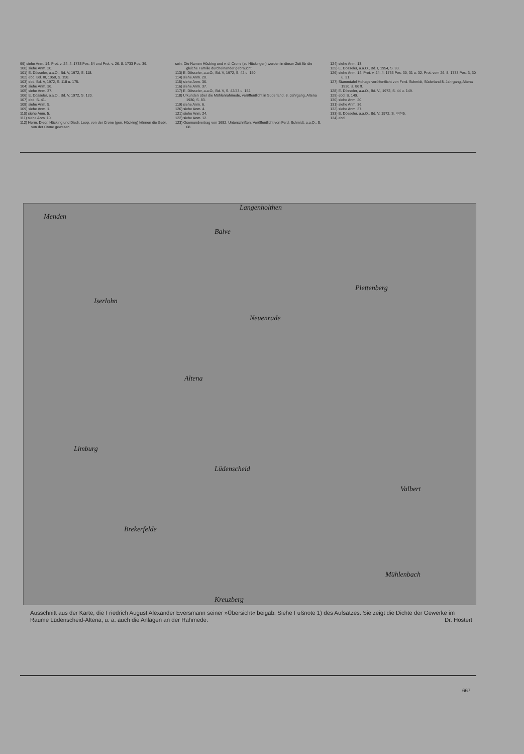99) siehe Anm. 14. Prot. v. 24. 4. 1733 Pos. 54 und Prot. v. 26. 8. 1733 Pos. 39.
100) siehe Anm. 20.
101) E. Dösseler, a.a.O., Bd. V, 1972, S. 118.
102) ebd. Bd. III, 1958, S. 158.
103) ebd. Bd. V, 1972, S. 118 u. 175.
104) siehe Anm. 36.
105) siehe Anm. 37.
106) E. Dösseler, a.a.O., Bd. V. 1972, S. 120.
107) ebd. S. 41.
108) siehe Anm. 5.
109) siehe Anm. 1.
110) siehe Anm. 5.
111) siehe Anm. 10.
112) Herm. Diedr. Hücking und Diedr. Leop. von der Crone (gen. Hücking) können die Gebr. von der Crone gewesen
sein. Die Namen Hücking und v. d. Crone (zu Hückingen) werden in dieser Zeit für die gleiche Familie durcheinander gebraucht.
113) E. Dösseler, a.a.O., Bd. V, 1972, S. 42 u. 150.
114) siehe Anm. 20.
115) siehe Anm. 36.
116) siehe Anm. 37.
117) E. Dösseler, a.a.O., Bd. V, S. 42/43 u. 152.
118) Urkunden über die Mühlenrahmede, veröffentlicht in Süderland, 8. Jahrgang, Altena 1930, S. 83.
119) siehe Anm. 6.
120) siehe Anm. 4.
121) siehe Anm. 24.
122) siehe Anm. 12.
123) Osemundvertrag von 1682, Unterschriften. Veröffentlicht von Ferd. Schmidt, a.a.O., S. 68.
124) siehe Anm. 13.
125) E. Dösseler, a.a.O., Bd. I, 1954, S. 93.
126) siehe Anm. 14. Prot. v. 24. 4. 1733 Pos. 30, 31 u. 32. Prot. vom 26. 8. 1733 Pos. 3, 30 u. 31.
127) Stammtafel Hohage veröffentlicht von Ferd. Schmidt, Süderland 8. Jahrgang, Altena 1930, s. 86 ff.
128) E. Dösseler, a.a.O., Bd. V., 1972, S. 44 u. 149.
129) ebd. S. 149.
130) siehe Anm. 20.
131) siehe Anm. 36.
132) siehe Anm. 37.
133) E. Dösseler, a.a.O., Bd. V, 1972, S. 44/45.
134) ebd.
Menden
Langenholthen
Balve
Iserlohn
Neuenrade
Plettenberg
Altena
Lüdenscheid
Limburg
Brekerfelde
Valbert
Mühlenbach
Kreuzberg
Ausschnitt aus der Karte, die Friedrich August Alexander Eversmann seiner »Übersicht« beigab. Siehe Fußnote 1) des Aufsatzes. Sie zeigt die Dichte der Gewerke im Raume Lüdenscheid-Altena, u. a. auch die Anlagen an der Rahmede. Dr. Hostert
667